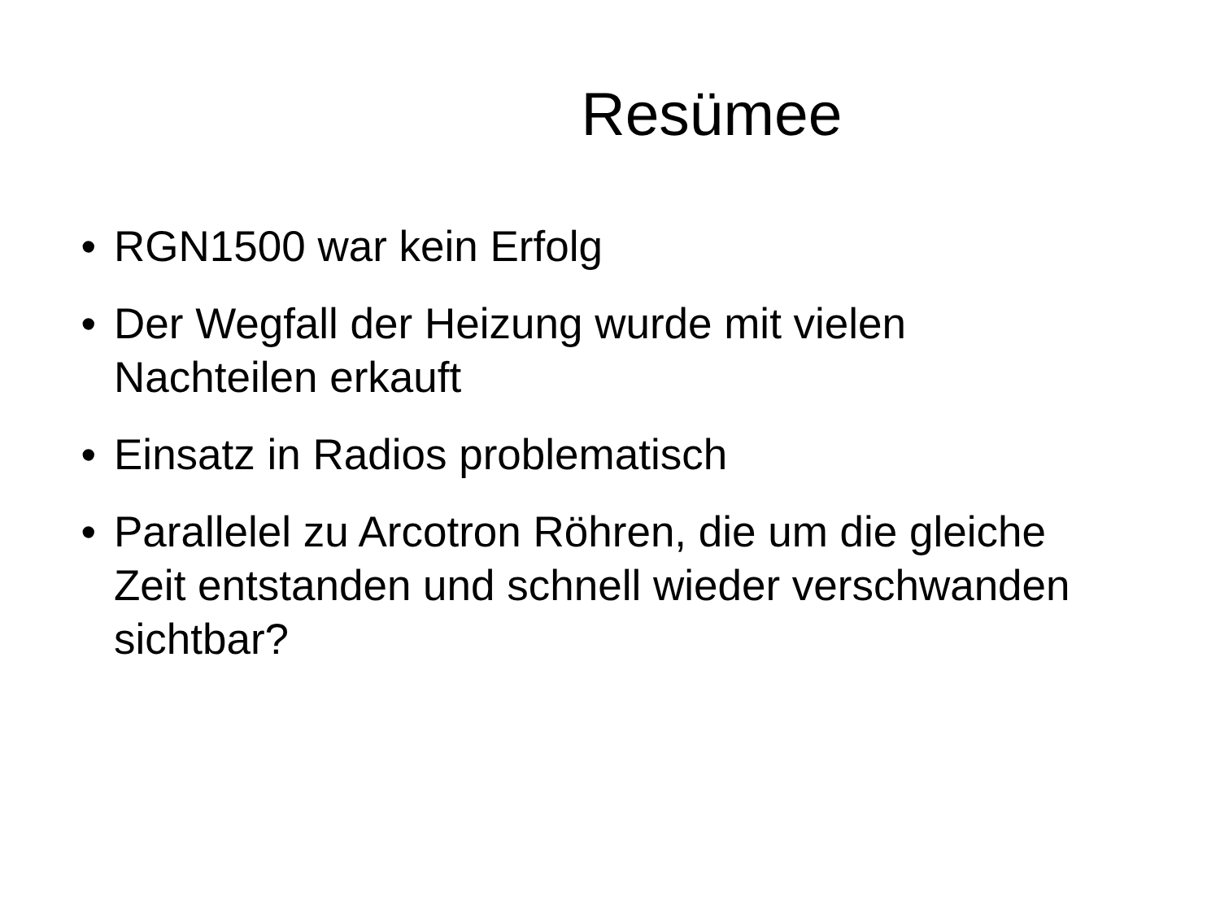Resümee
• RGN1500 war kein Erfolg
• Der Wegfall der Heizung wurde mit vielen Nachteilen erkauft
• Einsatz in Radios problematisch
• Parallelel zu Arcotron Röhren, die um die gleiche Zeit entstanden und schnell wieder verschwanden sichtbar?